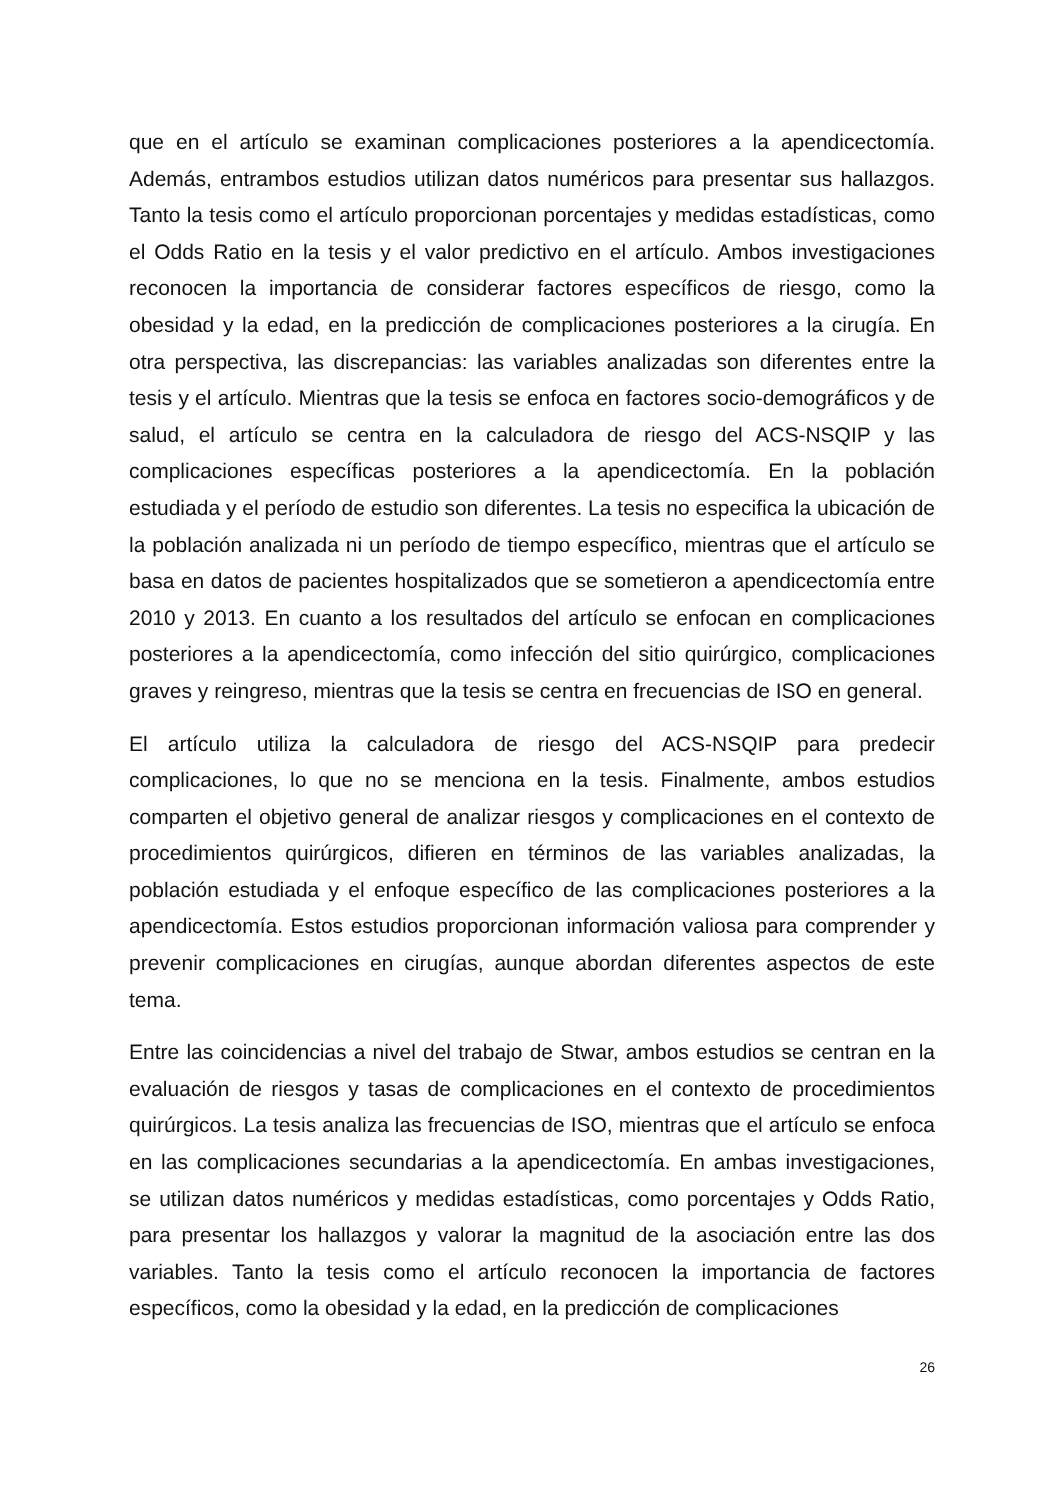que en el artículo se examinan complicaciones posteriores a la apendicectomía. Además, entrambos estudios utilizan datos numéricos para presentar sus hallazgos. Tanto la tesis como el artículo proporcionan porcentajes y medidas estadísticas, como el Odds Ratio en la tesis y el valor predictivo en el artículo. Ambos investigaciones reconocen la importancia de considerar factores específicos de riesgo, como la obesidad y la edad, en la predicción de complicaciones posteriores a la cirugía. En otra perspectiva, las discrepancias: las variables analizadas son diferentes entre la tesis y el artículo. Mientras que la tesis se enfoca en factores socio-demográficos y de salud, el artículo se centra en la calculadora de riesgo del ACS-NSQIP y las complicaciones específicas posteriores a la apendicectomía. En la población estudiada y el período de estudio son diferentes. La tesis no especifica la ubicación de la población analizada ni un período de tiempo específico, mientras que el artículo se basa en datos de pacientes hospitalizados que se sometieron a apendicectomía entre 2010 y 2013. En cuanto a los resultados del artículo se enfocan en complicaciones posteriores a la apendicectomía, como infección del sitio quirúrgico, complicaciones graves y reingreso, mientras que la tesis se centra en frecuencias de ISO en general.
El artículo utiliza la calculadora de riesgo del ACS-NSQIP para predecir complicaciones, lo que no se menciona en la tesis. Finalmente, ambos estudios comparten el objetivo general de analizar riesgos y complicaciones en el contexto de procedimientos quirúrgicos, difieren en términos de las variables analizadas, la población estudiada y el enfoque específico de las complicaciones posteriores a la apendicectomía. Estos estudios proporcionan información valiosa para comprender y prevenir complicaciones en cirugías, aunque abordan diferentes aspectos de este tema.
Entre las coincidencias a nivel del trabajo de Stwar, ambos estudios se centran en la evaluación de riesgos y tasas de complicaciones en el contexto de procedimientos quirúrgicos. La tesis analiza las frecuencias de ISO, mientras que el artículo se enfoca en las complicaciones secundarias a la apendicectomía. En ambas investigaciones, se utilizan datos numéricos y medidas estadísticas, como porcentajes y Odds Ratio, para presentar los hallazgos y valorar la magnitud de la asociación entre las dos variables. Tanto la tesis como el artículo reconocen la importancia de factores específicos, como la obesidad y la edad, en la predicción de complicaciones
26